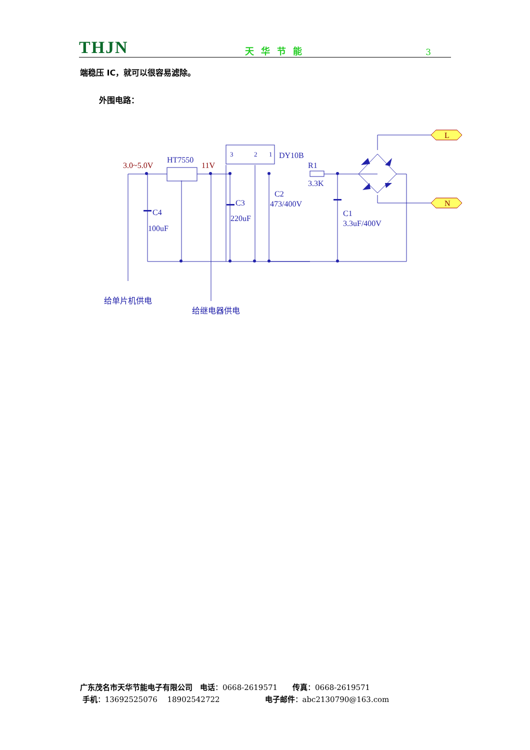THJN 天华节能 3
端稳压 IC，就可以很容易滤除。
外围电路：
3.0~5.0V
11V
L
N
HT7550
DY10B
R1
3.3K
C2
473/400V
C3
220uF
C4
100uF
C1
3.3uF/400V
3
2
1
给单片机供电
给继电器供电
广东茂名市天华节能电子有限公司　电话：0668-2619571　　传真：0668-2619571
手机：13692525076　 18902542722　　　　　　电子邮件：abc2130790@163.com